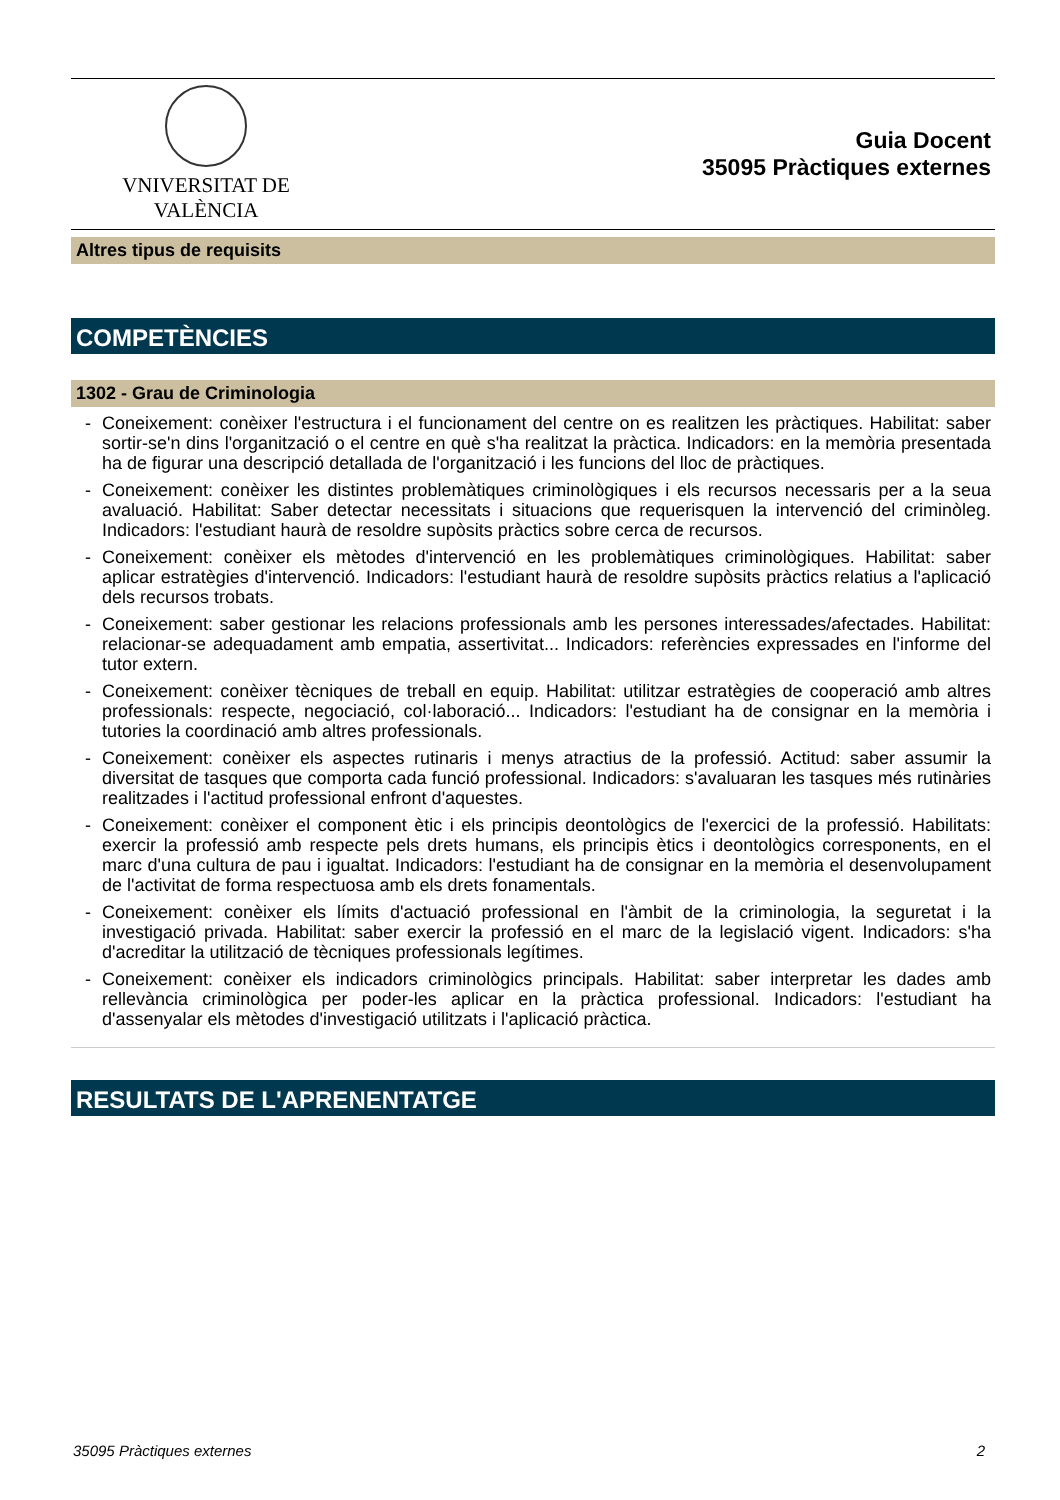VNIVERSITAT DE VALÈNCIA
Guia Docent
35095 Pràctiques externes
Altres tipus de requisits
COMPETÈNCIES
1302 - Grau de Criminologia
- Coneixement: conèixer l'estructura i el funcionament del centre on es realitzen les pràctiques. Habilitat: saber sortir-se'n dins l'organització o el centre en què s'ha realitzat la pràctica. Indicadors: en la memòria presentada ha de figurar una descripció detallada de l'organització i les funcions del lloc de pràctiques.
- Coneixement: conèixer les distintes problemàtiques criminològiques i els recursos necessaris per a la seua avaluació. Habilitat: Saber detectar necessitats i situacions que requerisquen la intervenció del criminòleg. Indicadors: l'estudiant haurà de resoldre supòsits pràctics sobre cerca de recursos.
- Coneixement: conèixer els mètodes d'intervenció en les problemàtiques criminològiques. Habilitat: saber aplicar estratègies d'intervenció. Indicadors: l'estudiant haurà de resoldre supòsits pràctics relatius a l'aplicació dels recursos trobats.
- Coneixement: saber gestionar les relacions professionals amb les persones interessades/afectades. Habilitat: relacionar-se adequadament amb empatia, assertivitat... Indicadors: referències expressades en l'informe del tutor extern.
- Coneixement: conèixer tècniques de treball en equip. Habilitat: utilitzar estratègies de cooperació amb altres professionals: respecte, negociació, col·laboració... Indicadors: l'estudiant ha de consignar en la memòria i tutories la coordinació amb altres professionals.
- Coneixement: conèixer els aspectes rutinaris i menys atractius de la professió. Actitud: saber assumir la diversitat de tasques que comporta cada funció professional. Indicadors: s'avaluaran les tasques més rutinàries realitzades i l'actitud professional enfront d'aquestes.
- Coneixement: conèixer el component ètic i els principis deontològics de l'exercici de la professió. Habilitats: exercir la professió amb respecte pels drets humans, els principis ètics i deontològics corresponents, en el marc d'una cultura de pau i igualtat. Indicadors: l'estudiant ha de consignar en la memòria el desenvolupament de l'activitat de forma respectuosa amb els drets fonamentals.
- Coneixement: conèixer els límits d'actuació professional en l'àmbit de la criminologia, la seguretat i la investigació privada. Habilitat: saber exercir la professió en el marc de la legislació vigent. Indicadors: s'ha d'acreditar la utilització de tècniques professionals legítimes.
- Coneixement: conèixer els indicadors criminològics principals. Habilitat: saber interpretar les dades amb rellevància criminològica per poder-les aplicar en la pràctica professional. Indicadors: l'estudiant ha d'assenyalar els mètodes d'investigació utilitzats i l'aplicació pràctica.
RESULTATS DE L'APRENENTATGE
35095 Pràctiques externes 2